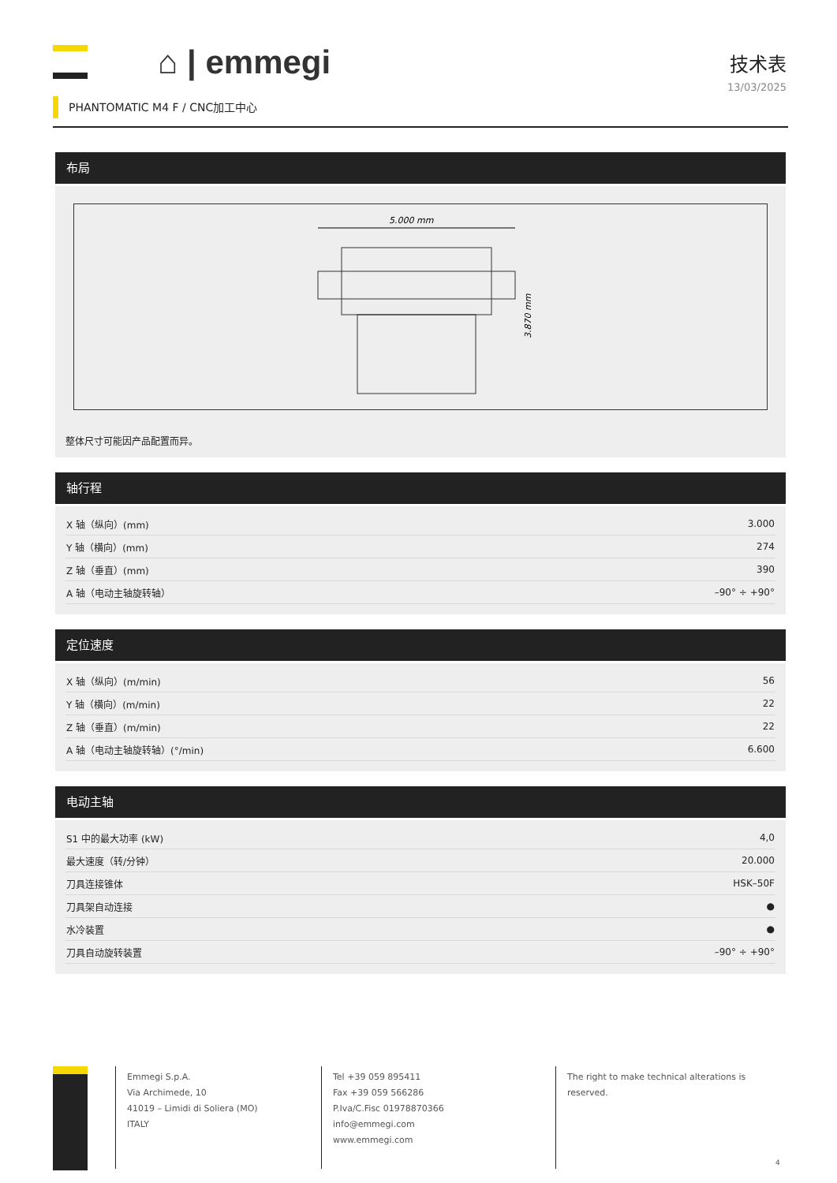⌂ | emmegi
技术表
13/03/2025
PHANTOMATIC M4 F / CNC加工中心
布局
5.000 mm
3.870 mm
整体尺寸可能因产品配置而异。
轴行程
| X 轴（纵向）(mm) | 3.000 |
| Y 轴（横向）(mm) | 274 |
| Z 轴（垂直）(mm) | 390 |
| A 轴（电动主轴旋转轴） | –90° ÷ +90° |
定位速度
| X 轴（纵向）(m/min) | 56 |
| Y 轴（横向）(m/min) | 22 |
| Z 轴（垂直）(m/min) | 22 |
| A 轴（电动主轴旋转轴）(°/min) | 6.600 |
电动主轴
| S1 中的最大功率 (kW) | 4,0 |
| 最大速度（转/分钟） | 20.000 |
| 刀具连接锥体 | HSK–50F |
| 刀具架自动连接 | ● |
| 水冷装置 | ● |
| 刀具自动旋转装置 | –90° ÷ +90° |
Emmegi S.p.A.
Via Archimede, 10
41019 – Limidi di Soliera (MO)
ITALY
Tel +39 059 895411
Fax +39 059 566286
P.Iva/C.Fisc 01978870366
info@emmegi.com
www.emmegi.com
The right to make technical alterations is reserved.
4